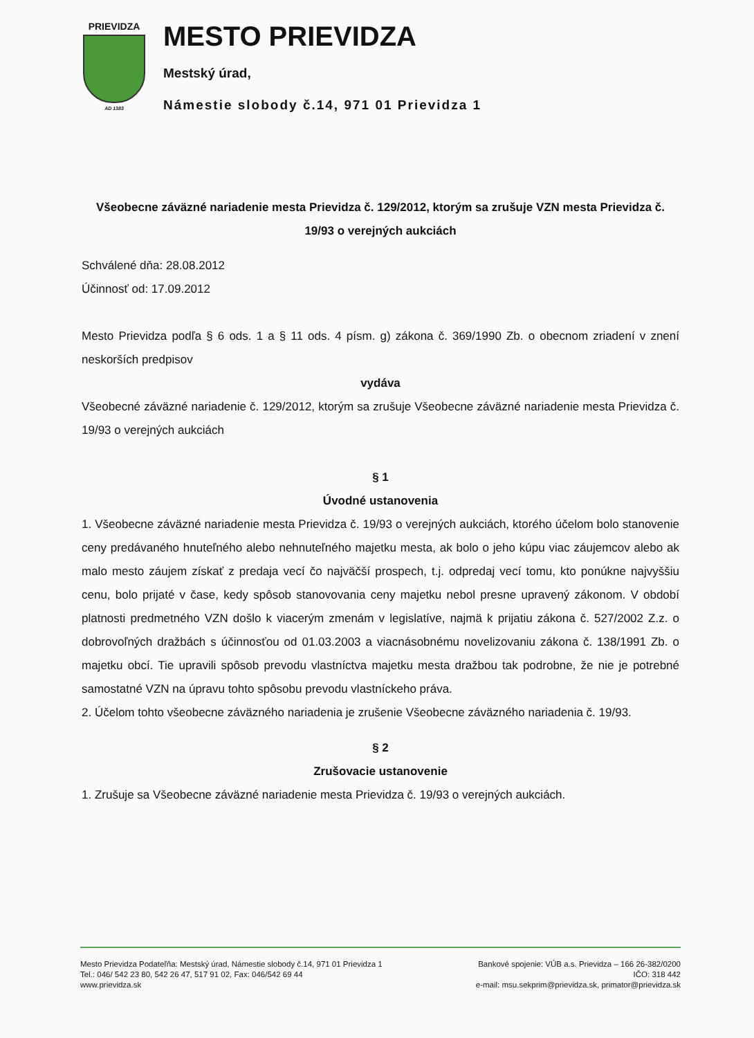PRIEVIDZA
AD 1383
MESTO PRIEVIDZA
Mestský úrad,
Námestie slobody č.14, 971 01 Prievidza 1
Všeobecne záväzné nariadenie mesta Prievidza č. 129/2012, ktorým sa zrušuje VZN mesta Prievidza č. 19/93 o verejných aukciách
Schválené dňa: 28.08.2012
Účinnosť od: 17.09.2012
Mesto Prievidza podľa § 6 ods. 1 a § 11 ods. 4 písm. g) zákona č. 369/1990 Zb. o obecnom zriadení v znení neskorších predpisov
vydáva
Všeobecné záväzné nariadenie č. 129/2012, ktorým sa zrušuje Všeobecne záväzné nariadenie mesta Prievidza č. 19/93 o verejných aukciách
§ 1
Úvodné ustanovenia
1. Všeobecne záväzné nariadenie mesta Prievidza č. 19/93 o verejných aukciách, ktorého účelom bolo stanovenie ceny predávaného hnuteľného alebo nehnuteľného majetku mesta, ak bolo o jeho kúpu viac záujemcov alebo ak malo mesto záujem získať z predaja vecí čo najväčší prospech, t.j. odpredaj vecí tomu, kto ponúkne najvyššiu cenu, bolo prijaté v čase, kedy spôsob stanovovania ceny majetku nebol presne upravený zákonom. V období platnosti predmetného VZN došlo k viacerým zmenám v legislatíve, najmä k prijatiu zákona č. 527/2002 Z.z. o dobrovoľných dražbách s účinnosťou od 01.03.2003 a viacnásobnému novelizovaniu zákona č. 138/1991 Zb. o majetku obcí. Tie upravili spôsob prevodu vlastníctva majetku mesta dražbou tak podrobne, že nie je potrebné samostatné VZN na úpravu tohto spôsobu prevodu vlastníckeho práva.
2. Účelom tohto všeobecne záväzného nariadenia je zrušenie Všeobecne záväzného nariadenia č. 19/93.
§ 2
Zrušovacie ustanovenie
1. Zrušuje sa Všeobecne záväzné nariadenie mesta Prievidza č. 19/93 o verejných aukciách.
Mesto Prievidza Podateľňa: Mestský úrad, Námestie slobody č.14, 971 01 Prievidza 1
Tel.: 046/ 542 23 80, 542 26 47, 517 91 02, Fax: 046/542 69 44
www.prievidza.sk
Bankové spojenie: VÚB a.s. Prievidza – 166 26-382/0200
IČO: 318 442
e-mail: msu.sekprim@prievidza.sk, primator@prievidza.sk